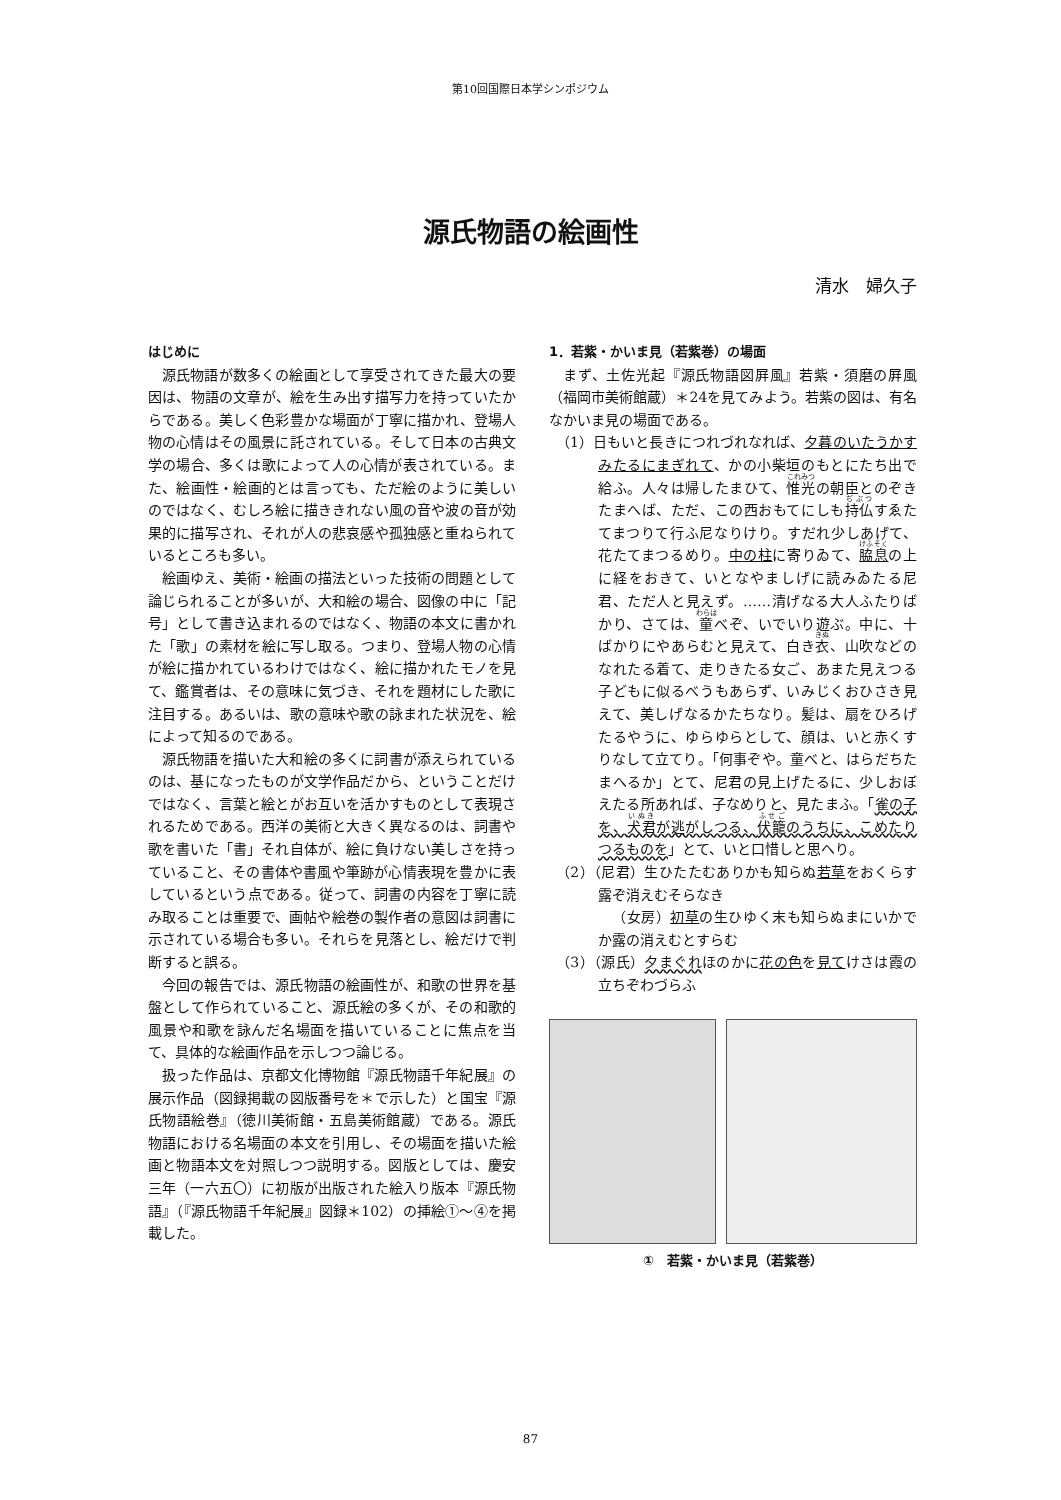第10回国際日本学シンポジウム
源氏物語の絵画性
清水　婦久子
はじめに
源氏物語が数多くの絵画として享受されてきた最大の要因は、物語の文章が、絵を生み出す描写力を持っていたからである。美しく色彩豊かな場面が丁寧に描かれ、登場人物の心情はその風景に託されている。そして日本の古典文学の場合、多くは歌によって人の心情が表されている。また、絵画性・絵画的とは言っても、ただ絵のように美しいのではなく、むしろ絵に描ききれない風の音や波の音が効果的に描写され、それが人の悲哀感や孤独感と重ねられているところも多い。
絵画ゆえ、美術・絵画の描法といった技術の問題として論じられることが多いが、大和絵の場合、図像の中に「記号」として書き込まれるのではなく、物語の本文に書かれた「歌」の素材を絵に写し取る。つまり、登場人物の心情が絵に描かれているわけではなく、絵に描かれたモノを見て、鑑賞者は、その意味に気づき、それを題材にした歌に注目する。あるいは、歌の意味や歌の詠まれた状況を、絵によって知るのである。
源氏物語を描いた大和絵の多くに詞書が添えられているのは、基になったものが文学作品だから、ということだけではなく、言葉と絵とがお互いを活かすものとして表現されるためである。西洋の美術と大きく異なるのは、詞書や歌を書いた「書」それ自体が、絵に負けない美しさを持っていること、その書体や書風や筆跡が心情表現を豊かに表しているという点である。従って、詞書の内容を丁寧に読み取ることは重要で、画帖や絵巻の製作者の意図は詞書に示されている場合も多い。それらを見落とし、絵だけで判断すると誤る。
今回の報告では、源氏物語の絵画性が、和歌の世界を基盤として作られていること、源氏絵の多くが、その和歌的風景や和歌を詠んだ名場面を描いていることに焦点を当て、具体的な絵画作品を示しつつ論じる。
扱った作品は、京都文化博物館『源氏物語千年紀展』の展示作品（図録掲載の図版番号を＊で示した）と国宝『源氏物語絵巻』（徳川美術館・五島美術館蔵）である。源氏物語における名場面の本文を引用し、その場面を描いた絵画と物語本文を対照しつつ説明する。図版としては、慶安三年（一六五〇）に初版が出版された絵入り版本『源氏物語』（『源氏物語千年紀展』図録＊102）の挿絵①～④を掲載した。
1．若紫・かいま見（若紫巻）の場面
まず、土佐光起『源氏物語図屛風』若紫・須磨の屛風（福岡市美術館蔵）＊24を見てみよう。若紫の図は、有名なかいま見の場面である。
（1）日もいと長きにつれづれなれば、夕暮のいたうかすみたるにまぎれて、かの小柴垣のもとにたち出で給ふ。人々は帰したまひて、惟光の朝臣とのぞきたまへば、ただ、この西おもてにしも持仏すゑたてまつりて行ふ尼なりけり。すだれ少しあげて、花たてまつるめり。中の柱に寄りゐて、脇息 の上に経をおきて、いとなやましげに読みゐたる尼君、ただ人と見えず。……清げなる大人ふたりばかり、さては、童べぞ、いでいり遊ぶ。中に、十ばかりにやあらむと見えて、白き衣、山吹などのなれたる着て、走りきたる女ご、あまた見えつる子どもに似るべうもあらず、いみじくおひさき見えて、美しげなるかたちなり。髪は、扇をひろげたるやうに、ゆらゆらとして、顔は、いと赤くすりなして立てり。「何事ぞや。童べと、はらだちたまへるか」とて、尼君の見上げたるに、少しおぼえたる所あれば、子なめりと、見たまふ。「雀の子を、犬君が逃がしつる、伏籠のうちに、こめたりつるものを」とて、いと口惜しと思へり。
（2）（尼君）生ひたたむありかも知らぬ若草をおくらす露ぞ消えむそらなき
（女房）初草の生ひゆく末も知らぬまにいかでか露の消えむとすらむ
（3）（源氏）夕まぐれほのかに花の色を見てけさは霞の立ちぞわづらふ
①　若紫・かいま見（若紫巻）
87